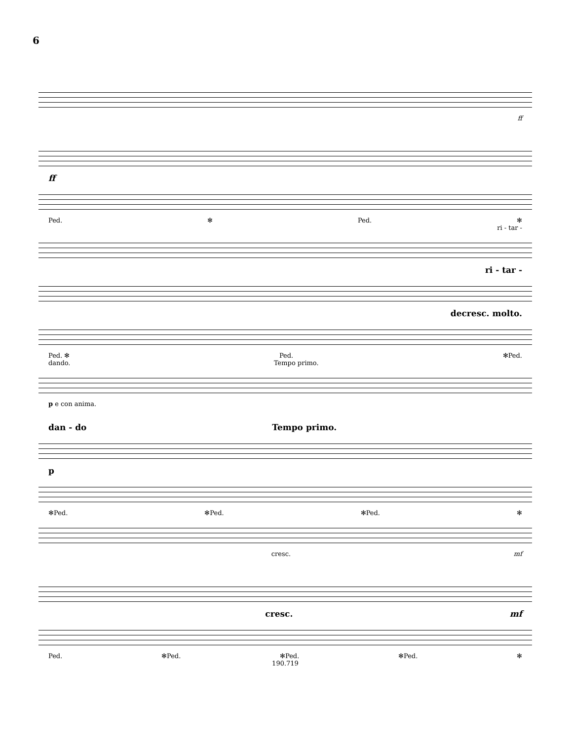6
ff
ff
Ped. ✻ Ped. ✻
ri - tar -
ri - tar -
decresc. molto.
Ped. ✻ Ped. ✻Ped.
dando. Tempo primo.
p e con anima.
dan - do Tempo primo.
p
✻Ped. ✻Ped. ✻Ped. ✻
cresc. mf
cresc. mf
Ped. ✻Ped. ✻Ped. ✻Ped. ✻
190.719